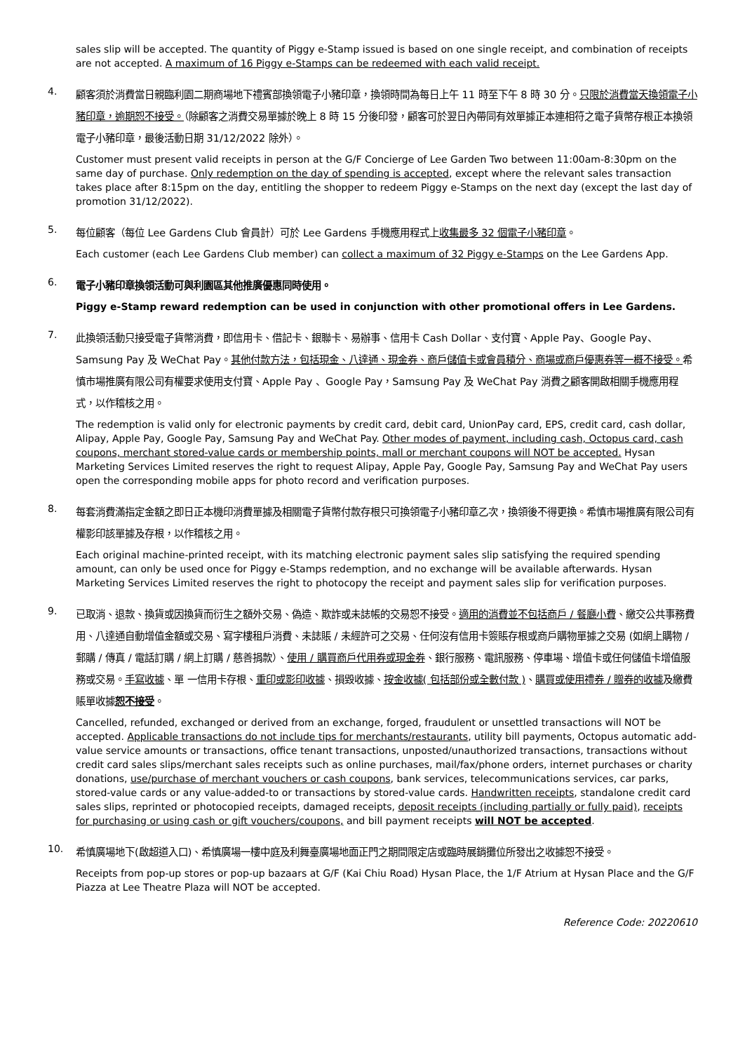sales slip will be accepted. The quantity of Piggy e-Stamp issued is based on one single receipt, and combination of receipts are not accepted. A maximum of 16 Piggy e-Stamps can be redeemed with each valid receipt.
4.
顧客須於消費當日親臨利園二期商場地下禮賓部換領電子小豬印章，換領時間為每日上午 11 時至下午 8 時 30 分。只限於消費當天換領電子小豬印章，逾期恕不接受。（除顧客之消費交易單據於晚上 8 時 15 分後印發，顧客可於翌日內帶同有效單據正本連相符之電子貨幣存根正本換領電子小豬印章，最後活動日期 31/12/2022 除外）。
Customer must present valid receipts in person at the G/F Concierge of Lee Garden Two between 11:00am-8:30pm on the same day of purchase. Only redemption on the day of spending is accepted, except where the relevant sales transaction takes place after 8:15pm on the day, entitling the shopper to redeem Piggy e-Stamps on the next day (except the last day of promotion 31/12/2022).
5.
每位顧客（每位 Lee Gardens Club 會員計）可於 Lee Gardens 手機應用程式上收集最多 32 個電子小豬印章。
Each customer (each Lee Gardens Club member) can collect a maximum of 32 Piggy e-Stamps on the Lee Gardens App.
6.
電子小豬印章換領活動可與利園區其他推廣優惠同時使用。
Piggy e-Stamp reward redemption can be used in conjunction with other promotional offers in Lee Gardens.
7.
此換領活動只接受電子貨幣消費，即信用卡、借記卡、銀聯卡、易辦事、信用卡 Cash Dollar、支付寶、Apple Pay、Google Pay、Samsung Pay 及 WeChat Pay。其他付款方法，包括現金、八達通、現金券、商戶儲值卡或會員積分、商場或商戶優惠券等一概不接受。希慎市場推廣有限公司有權要求使用支付寶、Apple Pay 、Google Pay，Samsung Pay 及 WeChat Pay 消費之顧客開啟相關手機應用程式，以作稽核之用。
The redemption is valid only for electronic payments by credit card, debit card, UnionPay card, EPS, credit card, cash dollar, Alipay, Apple Pay, Google Pay, Samsung Pay and WeChat Pay. Other modes of payment, including cash, Octopus card, cash coupons, merchant stored-value cards or membership points, mall or merchant coupons will NOT be accepted. Hysan Marketing Services Limited reserves the right to request Alipay, Apple Pay, Google Pay, Samsung Pay and WeChat Pay users open the corresponding mobile apps for photo record and verification purposes.
8.
每套消費滿指定金額之即日正本機印消費單據及相關電子貨幣付款存根只可換領電子小豬印章乙次，換領後不得更換。希慎市場推廣有限公司有權影印該單據及存根，以作稽核之用。
Each original machine-printed receipt, with its matching electronic payment sales slip satisfying the required spending amount, can only be used once for Piggy e-Stamps redemption, and no exchange will be available afterwards. Hysan Marketing Services Limited reserves the right to photocopy the receipt and payment sales slip for verification purposes.
9.
已取消、退款、換貨或因換貨而衍生之額外交易、偽造、欺詐或未誌帳的交易恕不接受。適用的消費並不包括商戶 / 餐廳小費、繳交公共事務費用、八達通自動增值金額或交易、寫字樓租戶消費、未誌賬 / 未經許可之交易、任何沒有信用卡簽賬存根或商戶購物單據之交易 (如網上購物 / 郵購 / 傳真 / 電話訂購 / 網上訂購 / 慈善捐款）、使用 / 購買商戶代用券或現金券、銀行服務、電訊服務、停車場、增值卡或任何儲值卡增值服務或交易。手寫收據、單 一信用卡存根、重印或影印收據、損毀收據、按金收據( 包括部份或全數付款 )、購買或使用禮券 / 贈券的收據及繳費賬單收據恕不接受。
Cancelled, refunded, exchanged or derived from an exchange, forged, fraudulent or unsettled transactions will NOT be accepted. Applicable transactions do not include tips for merchants/restaurants, utility bill payments, Octopus automatic add-value service amounts or transactions, office tenant transactions, unposted/unauthorized transactions, transactions without credit card sales slips/merchant sales receipts such as online purchases, mail/fax/phone orders, internet purchases or charity donations, use/purchase of merchant vouchers or cash coupons, bank services, telecommunications services, car parks, stored-value cards or any value-added-to or transactions by stored-value cards. Handwritten receipts, standalone credit card sales slips, reprinted or photocopied receipts, damaged receipts, deposit receipts (including partially or fully paid), receipts for purchasing or using cash or gift vouchers/coupons, and bill payment receipts will NOT be accepted.
10.
希慎廣場地下(啟超道入口)、希慎廣場一樓中庭及利舞臺廣場地面正門之期間限定店或臨時展銷攤位所發出之收據恕不接受。
Receipts from pop-up stores or pop-up bazaars at G/F (Kai Chiu Road) Hysan Place, the 1/F Atrium at Hysan Place and the G/F Piazza at Lee Theatre Plaza will NOT be accepted.
Reference Code: 20220610